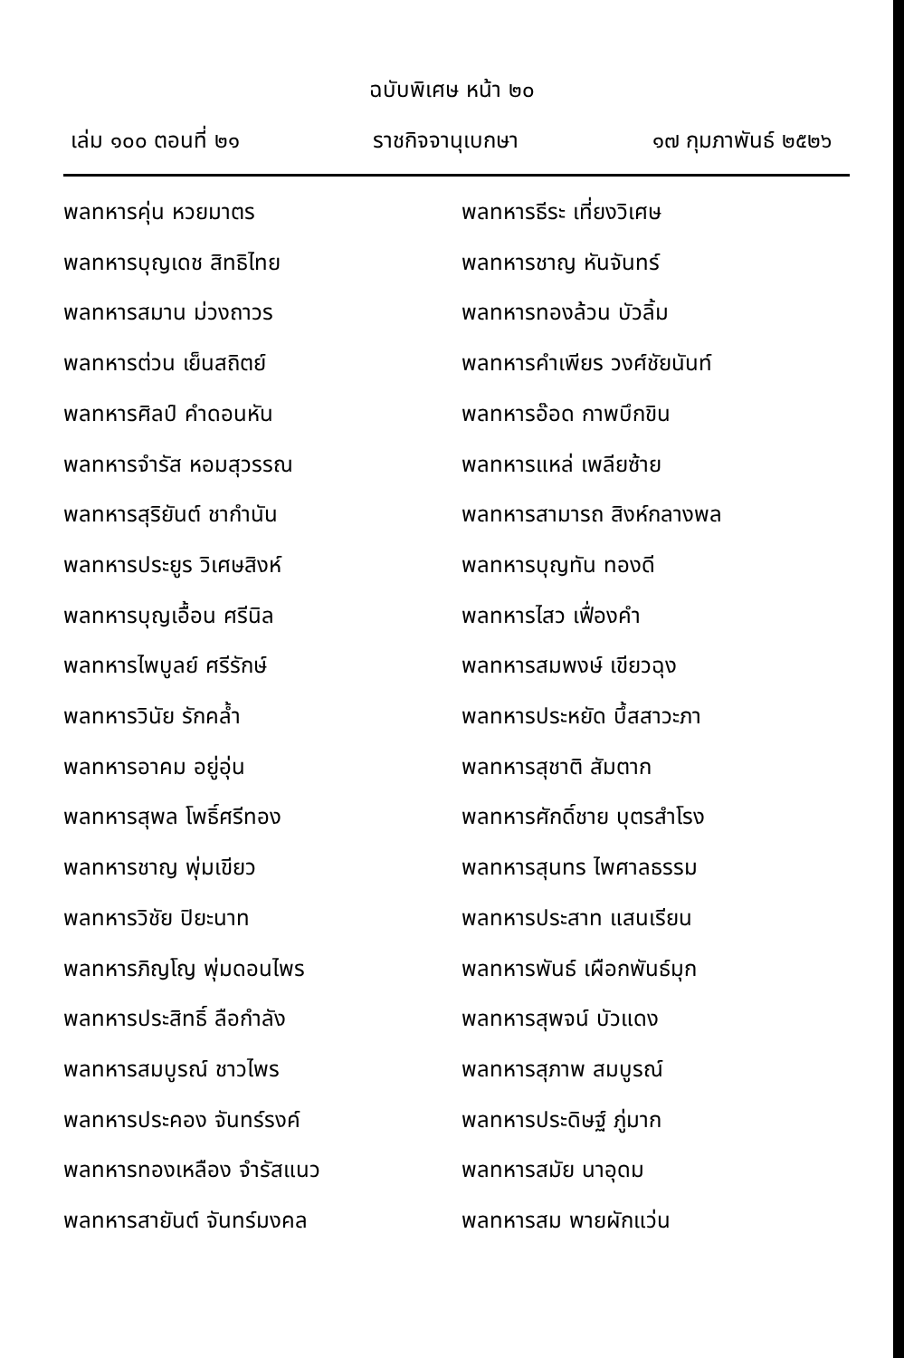ฉบับพิเศษ หน้า ๒๐
เล่ม ๑๐๐ ตอนที่ ๒๑ ราชกิจจานุเบกษา ๑๗ กุมภาพันธ์ ๒๕๒๖
พลทหารคุ่น หวยมาตร
พลทหารธีระ เที่ยงวิเศษ
พลทหารบุญเดช สิทธิไทย
พลทหารชาญ หันจันทร์
พลทหารสมาน ม่วงถาวร
พลทหารทองล้วน บัวลิ้ม
พลทหารต่วน เย็นสถิตย์
พลทหารคำเพียร วงศ์ชัยนันท์
พลทหารศิลป์ คำดอนหัน
พลทหารอ๊อด กาพบึกขิน
พลทหารจำรัส หอมสุวรรณ
พลทหารแหล่ เพลียซ้าย
พลทหารสุริยันต์ ชากำนัน
พลทหารสามารถ สิงห์กลางพล
พลทหารประยูร วิเศษสิงห์
พลทหารบุญทัน ทองดี
พลทหารบุญเอื้อน ศรีนิล
พลทหารไสว เฟื่องคำ
พลทหารไพบูลย์ ศรีรักษ์
พลทหารสมพงษ์ เขียวฉุง
พลทหารวินัย รักคล้ำ
พลทหารประหยัด บึ้สสาวะภา
พลทหารอาคม อยู่อุ่น
พลทหารสุชาติ สัมตาก
พลทหารสุพล โพธิ์ศรีทอง
พลทหารศักดิ์ชาย บุตรสำโรง
พลทหารชาญ พุ่มเขียว
พลทหารสุนทร ไพศาลธรรม
พลทหารวิชัย ปิยะนาท
พลทหารประสาท แสนเรียน
พลทหารภิญโญ พุ่มดอนไพร
พลทหารพันธ์ เผือกพันธ์มุก
พลทหารประสิทธิ์ ลือกำลัง
พลทหารสุพจน์ บัวแดง
พลทหารสมบูรณ์ ชาวไพร
พลทหารสุภาพ สมบูรณ์
พลทหารประคอง จันทร์รงค์
พลทหารประดิษฐ์ ภู่มาก
พลทหารทองเหลือง จำรัสแนว
พลทหารสมัย นาอุดม
พลทหารสายันต์ จันทร์มงคล
พลทหารสม พายผักแว่น